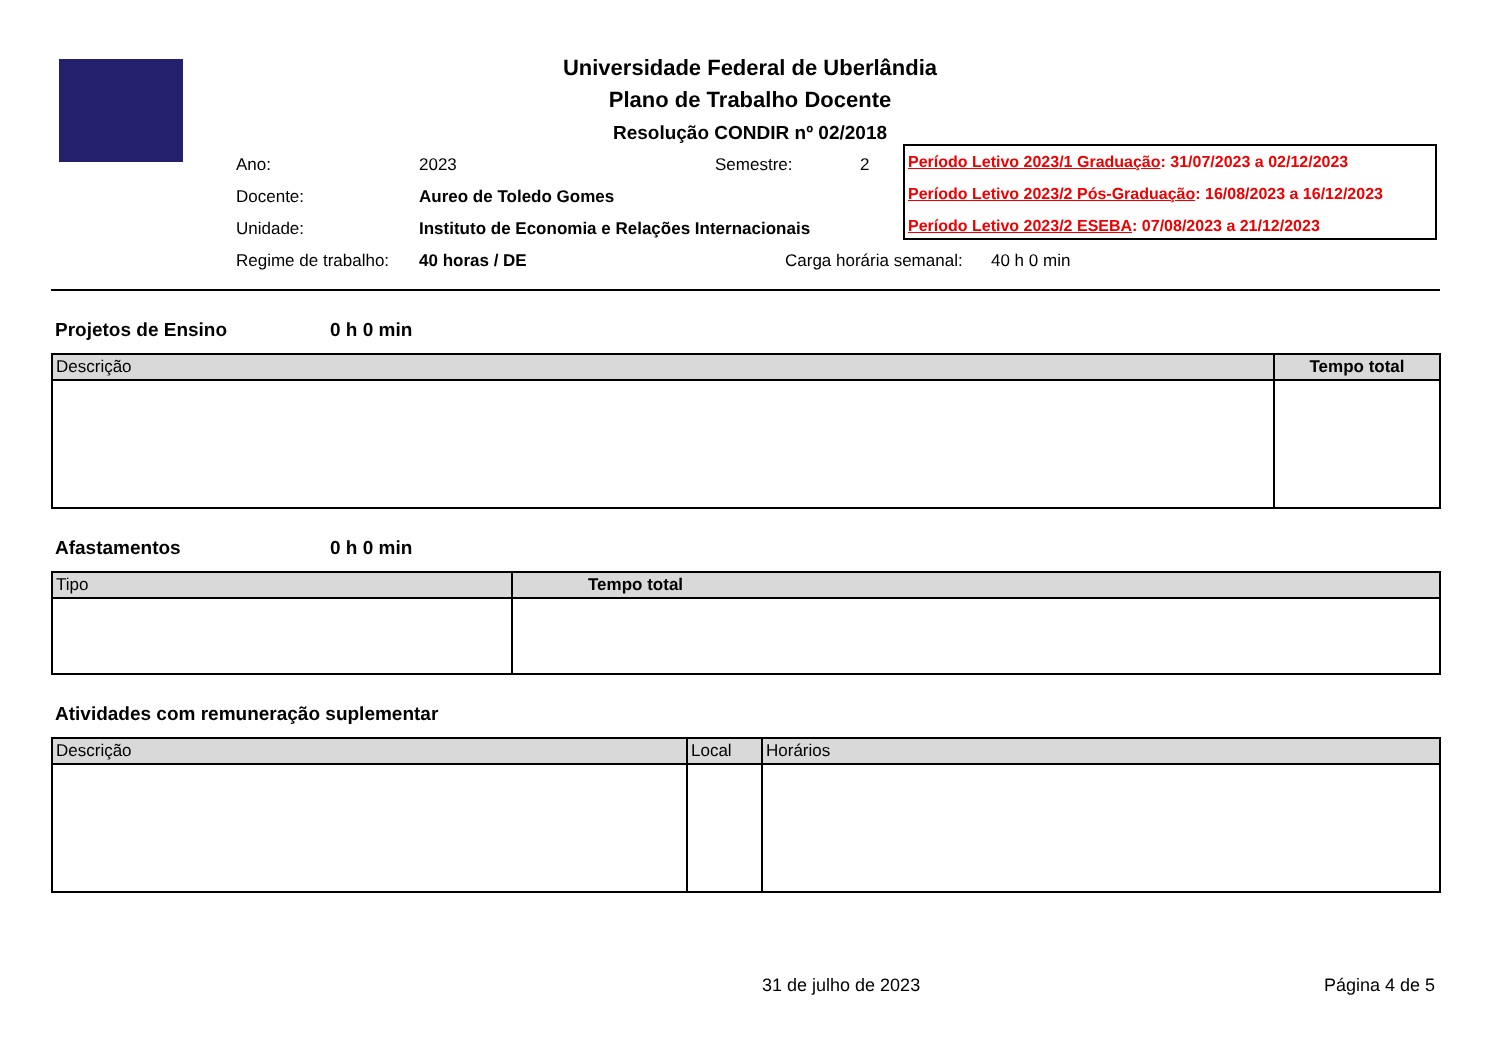Universidade Federal de Uberlândia
Plano de Trabalho Docente
Resolução CONDIR nº 02/2018
| Ano: | 2023 | Semestre: | 2 |
| Docente: | Aureo de Toledo Gomes | | |
| Unidade: | Instituto de Economia e Relações Internacionais | | |
| Regime de trabalho: | 40 horas / DE | Carga horária semanal: 40 h 0 min | |
Período Letivo 2023/1 Graduação: 31/07/2023 a 02/12/2023
Período Letivo 2023/2 Pós-Graduação: 16/08/2023 a 16/12/2023
Período Letivo 2023/2 ESEBA: 07/08/2023 a 21/12/2023
Projetos de Ensino 0 h 0 min
| Descrição | Tempo total |
| --- | --- |
Afastamentos 0 h 0 min
| Tipo | Tempo total |
| --- | --- |
Atividades com remuneração suplementar
| Descrição | Local | Horários |
| --- | --- | --- |
31 de julho de 2023 Página 4 de 5